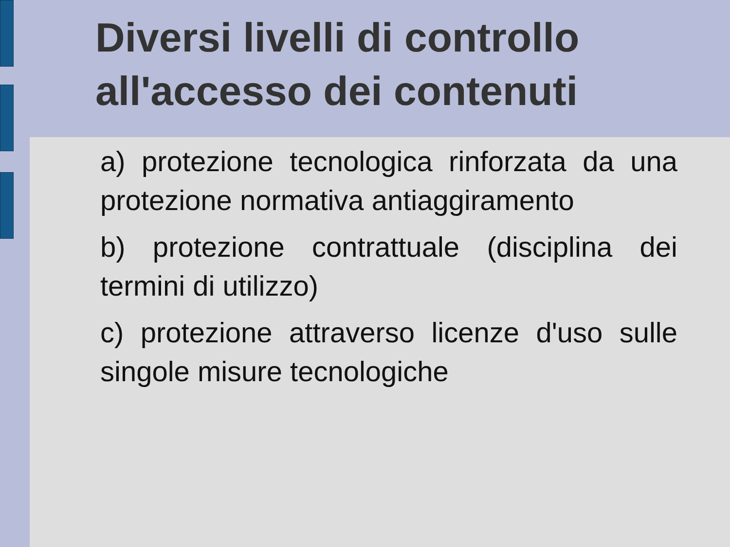Diversi livelli di controllo all'accesso dei contenuti
a) protezione tecnologica rinforzata da una protezione normativa antiaggiramento
b) protezione contrattuale (disciplina dei termini di utilizzo)
c) protezione attraverso licenze d'uso sulle singole misure tecnologiche